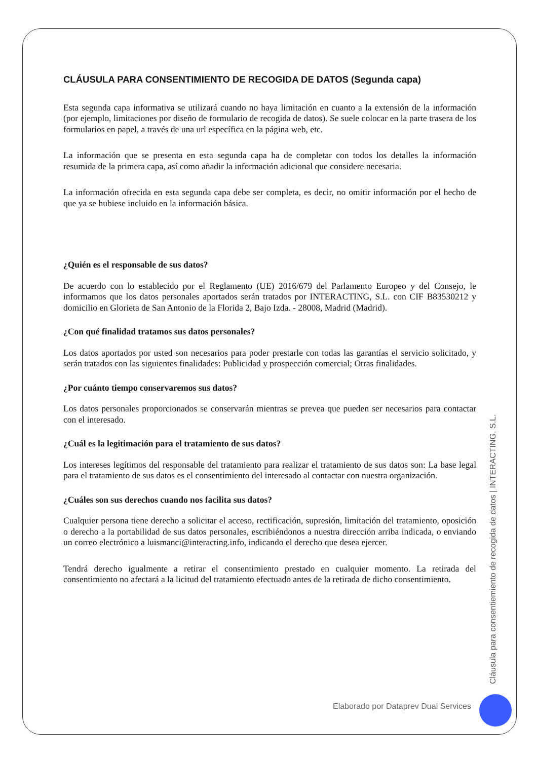CLÁUSULA PARA CONSENTIMIENTO DE RECOGIDA DE DATOS (Segunda capa)
Esta segunda capa informativa se utilizará cuando no haya limitación en cuanto a la extensión de la información (por ejemplo, limitaciones por diseño de formulario de recogida de datos). Se suele colocar en la parte trasera de los formularios en papel, a través de una url específica en la página web, etc.
La información que se presenta en esta segunda capa ha de completar con todos los detalles la información resumida de la primera capa, así como añadir la información adicional que considere necesaria.
La información ofrecida en esta segunda capa debe ser completa, es decir, no omitir información por el hecho de que ya se hubiese incluido en la información básica.
¿Quién es el responsable de sus datos?
De acuerdo con lo establecido por el Reglamento (UE) 2016/679 del Parlamento Europeo y del Consejo, le informamos que los datos personales aportados serán tratados por INTERACTING, S.L. con CIF B83530212 y domicilio en Glorieta de San Antonio de la Florida 2, Bajo Izda. - 28008, Madrid (Madrid).
¿Con qué finalidad tratamos sus datos personales?
Los datos aportados por usted son necesarios para poder prestarle con todas las garantías el servicio solicitado, y serán tratados con las siguientes finalidades: Publicidad y prospección comercial; Otras finalidades.
¿Por cuánto tiempo conservaremos sus datos?
Los datos personales proporcionados se conservarán mientras se prevea que pueden ser necesarios para contactar con el interesado.
¿Cuál es la legitimación para el tratamiento de sus datos?
Los intereses legítimos del responsable del tratamiento para realizar el tratamiento de sus datos son: La base legal para el tratamiento de sus datos es el consentimiento del interesado al contactar con nuestra organización.
¿Cuáles son sus derechos cuando nos facilita sus datos?
Cualquier persona tiene derecho a solicitar el acceso, rectificación, supresión, limitación del tratamiento, oposición o derecho a la portabilidad de sus datos personales, escribiéndonos a nuestra dirección arriba indicada, o enviando un correo electrónico a luismanci@interacting.info, indicando el derecho que desea ejercer.
Tendrá derecho igualmente a retirar el consentimiento prestado en cualquier momento. La retirada del consentimiento no afectará a la licitud del tratamiento efectuado antes de la retirada de dicho consentimiento.
Cláusula para consentiemiento de recogida de datos | INTERACTING, S.L.
Elaborado por Dataprev Dual Services